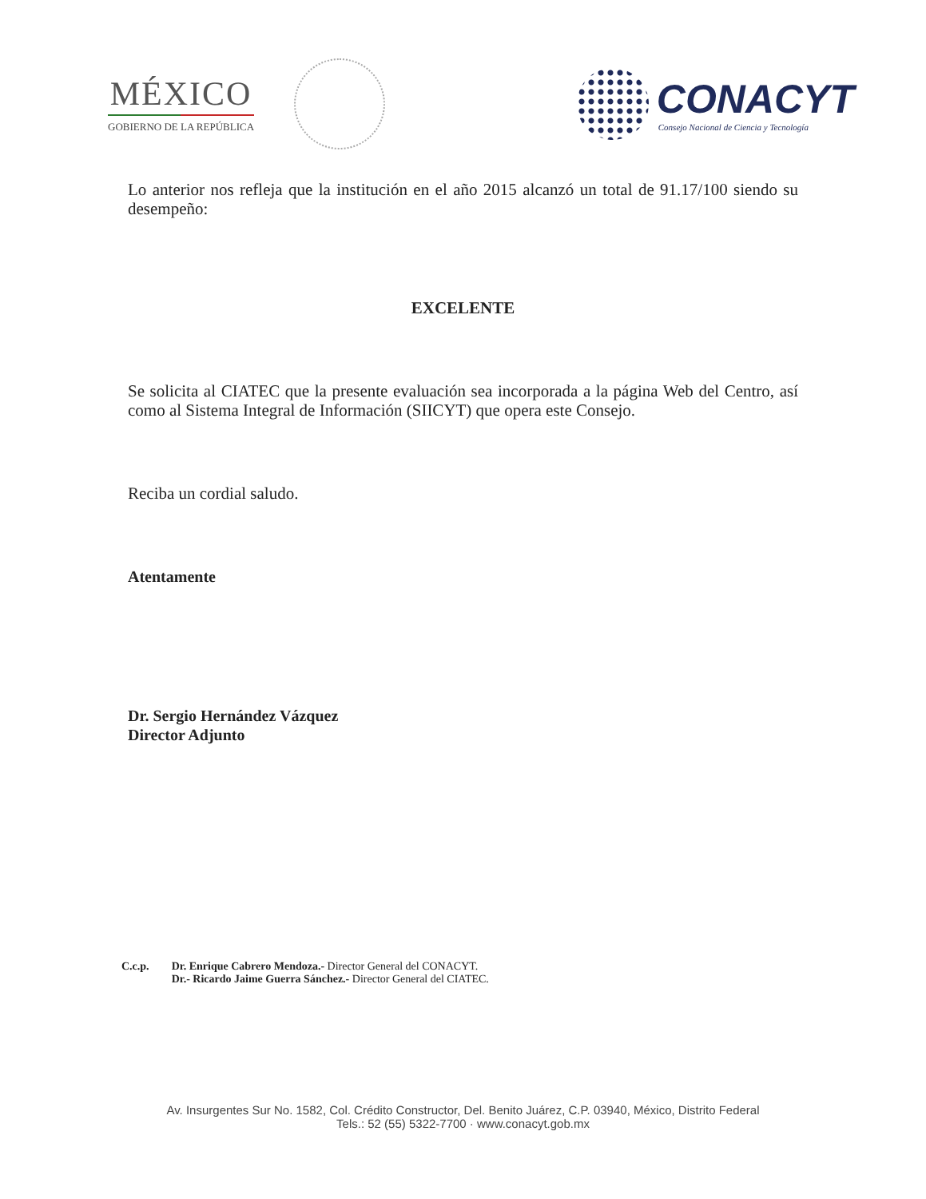MÉXICO
GOBIERNO DE LA REPÚBLICA
CONACYT
Consejo Nacional de Ciencia y Tecnología
Lo anterior nos refleja que la institución en el año 2015 alcanzó un total de 91.17/100 siendo su desempeño:
EXCELENTE
Se solicita al CIATEC que la presente evaluación sea incorporada a la página Web del Centro, así como al Sistema Integral de Información (SIICYT) que opera este Consejo.
Reciba un cordial saludo.
Atentamente
Dr. Sergio Hernández Vázquez
Director Adjunto
C.c.p. Dr. Enrique Cabrero Mendoza.- Director General del CONACYT.
Dr.- Ricardo Jaime Guerra Sánchez.- Director General del CIATEC.
Av. Insurgentes Sur No. 1582, Col. Crédito Constructor, Del. Benito Juárez, C.P. 03940, México, Distrito Federal
Tels.: 52 (55) 5322-7700 · www.conacyt.gob.mx